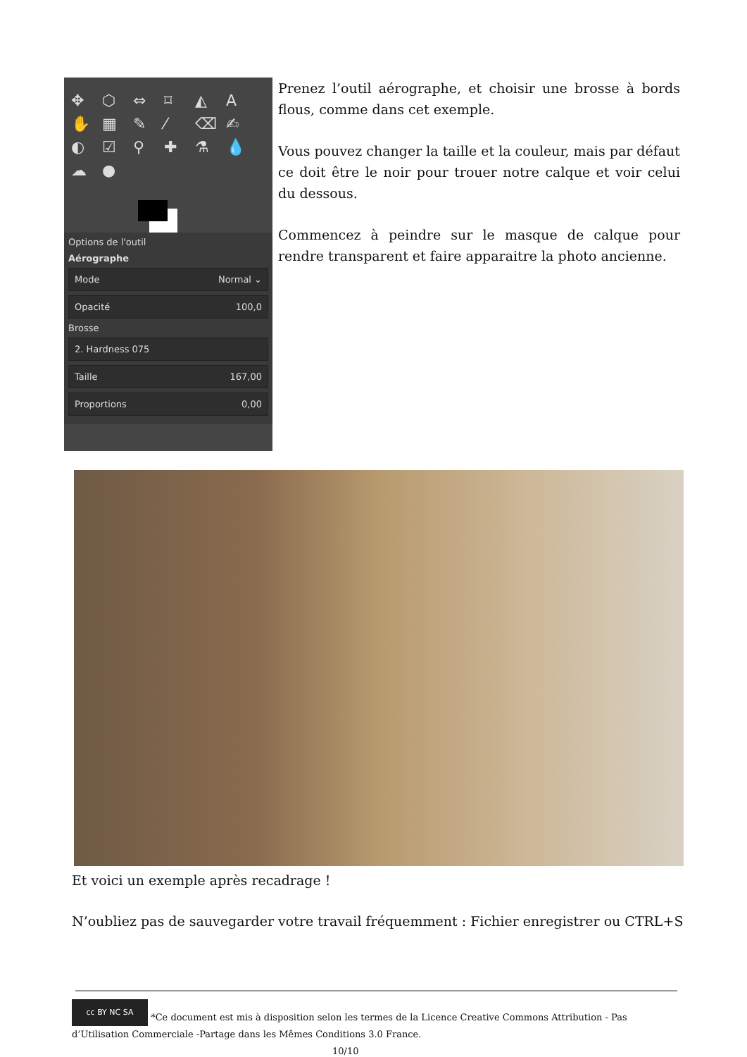✥ ⬡ ⇔ ⌑ ◭ A ✋ ▦ ✎ ⁄ ⌫ ✍ ◐ ☑ ⚲ ✚ ⚗ 💧 ☁ ●
Options de l'outil
Aérographe
Mode Normal ⌄
Opacité 100,0
Brosse
2. Hardness 075
Taille 167,00
Proportions 0,00
Prenez l’outil aérographe, et choisir une brosse à bords flous, comme dans cet exemple.
Vous pouvez changer la taille et la couleur, mais par défaut ce doit être le noir pour trouer notre calque et voir celui du dessous.
Commencez à peindre sur le masque de calque pour rendre transparent et faire apparaitre la photo ancienne.
Et voici un exemple après recadrage !
N’oubliez pas de sauvegarder votre travail fréquemment : Fichier enregistrer ou CTRL+S
cc BY NC SA *Ce document est mis à disposition selon les termes de la Licence Creative Commons Attribution - Pas d’Utilisation Commerciale -Partage dans les Mêmes Conditions 3.0 France. 10/10